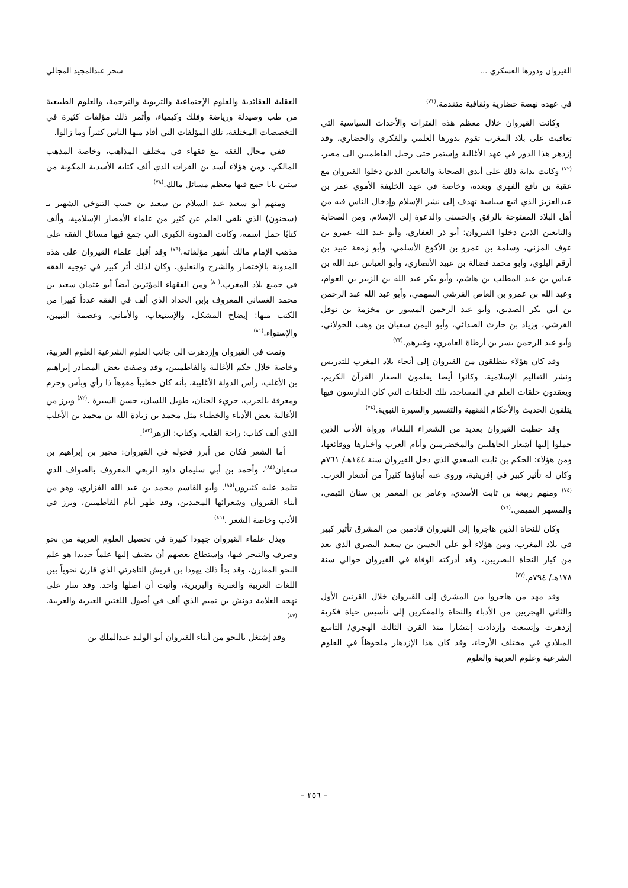القيروان ودورها العسكري ... سحر عبدالمجيد المجالي
في عهده نهضة حضارية وثقافية متقدمة.<sup>(٧١)</sup>
وكانت القيروان خلال معظم هذه الفترات والأحداث السياسية التي تعاقبت على بلاد المغرب تقوم بدورها العلمي والفكري والحضاري، وقد إزدهر هذا الدور في عهد الأغالبة وإستمر حتى رحيل الفاطميين الى مصر،<sup>(٧٢)</sup> وكانت بداية ذلك على أيدي الصحابة والتابعين الذين دخلوا القيروان مع عقبة بن نافع الفهري وبعده، وخاصة في عهد الخليفة الأموي عمر بن عبدالعزيز الذي اتبع سياسة تهدف إلى نشر الإسلام وإدخال الناس فيه من أهل البلاد المفتوحة بالرفق والحسنى والدعوة إلى الإسلام. ومن الصحابة والتابعين الذين دخلوا القيروان: أبو ذر الغفاري، وأبو عبد الله عمرو بن عوف المزني، وسلمة بن عمرو بن الأكوع الأسلمي، وأبو زمعة عبيد بن أرقم البلوي، وأبو محمد فضالة بن عبيد الأنصاري، وأبو العباس عبد الله بن عباس بن عبد المطلب بن هاشم، وأبو بكر عبد الله بن الزبير بن العوام، وعبد الله بن عمرو بن العاص القرشي السهمي، وأبو عبد الله عبد الرحمن بن أبي بكر الصديق، وأبو عبد الرحمن المسور بن مخزمة بن نوفل القرشي، وزياد بن حارث الصدائي، وأبو اليمن سفيان بن وهب الخولاني، وأبو عبد الرحمن بسر بن أرطاة العامري، وغيرهم.<sup>(٧٣)</sup>
وقد كان هؤلاء ينطلقون من القيروان إلى أنحاء بلاد المغرب للتدريس ونشر التعاليم الإسلامية. وكانوا أيضا يعلمون الصغار القرآن الكريم، ويعقدون حلقات العلم في المساجد، تلك الحلقات التي كان الدارسون فيها يتلقون الحديث والأحكام الفقهية والتفسير والسيرة النبوية.<sup>(٧٤)</sup>
وقد حظيت القيروان بعديد من الشعراء البلغاء، ورواة الأدب الذين حملوا إليها أشعار الجاهليين والمخضرمين وأيام العرب وأخبارها ووقائعها، ومن هؤلاء: الحكم بن ثابت السعدي الذي دخل القيروان سنة ١٤٤هـ/ ٧٦١م وكان له تأثير كبير في إفريقية، وروى عنه أبناؤها كثيراً من أشعار العرب.<sup>(٧٥)</sup> ومنهم ربيعة بن ثابت الأسدي، وعامر بن المعمر بن سنان التيمي، والمسهر التميمي.<sup>(٧٦)</sup>
وكان للنحاة الذين هاجروا إلى القيروان قادمين من المشرق تأثير كبير في بلاد المغرب، ومن هؤلاء أبو علي الحسن بن سعيد البصري الذي يعد من كبار النحاة البصريين، وقد أدركته الوفاة في القيروان حوالي سنة ١٧٨هـ/ ٧٩٤م.<sup>(٧٧)</sup>
وقد مهد من هاجروا من المشرق إلى القيروان خلال القرنين الأول والثاني الهجريين من الأدباء والنحاة والمفكرين إلى تأسيس حياة فكرية إزدهرت وإتسعت وإزدادت إنتشارا منذ القرن الثالث الهجري/ التاسع الميلادي في مختلف الأرجاء، وقد كان هذا الإزدهار ملحوظاً في العلوم الشرعية وعلوم العربية والعلوم
العقلية العقائدية والعلوم الإجتماعية والتربوية والترجمة، والعلوم الطبيعية من طب وصيدلة ورياضة وفلك وكيمياء، وأثمر ذلك مؤلفات كثيرة في التخصصات المختلفة، تلك المؤلفات التي أفاد منها الناس كثيراً وما زالوا.
ففي مجال الفقه نبغ فقهاء في مختلف المذاهب، وخاصة المذهب المالكي، ومن هؤلاء أسد بن الفرات الذي ألف كتابه الأسدية المكونة من ستين بابا جمع فيها معظم مسائل مالك.<sup>(٧٨)</sup>
ومنهم أبو سعيد عبد السلام بن سعيد بن حبيب التنوخي الشهير بـ (سحنون) الذي تلقى العلم عن كثير من علماء الأمصار الإسلامية، وألف كتابًا حمل اسمه، وكانت المدونة الكبرى التي جمع فيها مسائل الفقه على مذهب الإمام مالك أشهر مؤلفاته.<sup>(٧٩)</sup> وقد أقبل علماء القيروان على هذه المدونة بالإختصار والشرح والتعليق، وكان لذلك أثر كبير في توجيه الفقه في جميع بلاد المغرب.<sup>(٨٠)</sup> ومن الفقهاء المؤثرين أيضاً أبو عثمان سعيد بن محمد الغساني المعروف بإبن الحداد الذي ألف في الفقه عدداً كبيرا من الكتب منها: إيضاح المشكل، والإستيعاب، والأماني، وعصمة النبيين، والإستواء.<sup>(٨١)</sup>
ونمت في القيروان وإزدهرت الى جانب العلوم الشرعية العلوم العربية، وخاصة خلال حكم الأغالبة والفاطميين، وقد وصفت بعض المصادر إبراهيم بن الأغلب، رأس الدولة الأغلبية، بأنه كان خطيباً مفوهاً ذا رأي وبأس وحزم ومعرفة بالحرب، جريء الجنان، طويل اللسان، حسن السيرة .<sup>(٨٢)</sup> وبرز من الأغالبة بعض الأدباء والخطباء مثل محمد بن زيادة الله بن محمد بن الأغلب الذي ألف كتاب: راحة القلب، وكتاب: الزهر<sup>(٨٣)</sup>.
أما الشعر فكان من أبرز فحوله في القيروان: مجبر بن إبراهيم بن سفيان<sup>(٨٤)</sup>، وأحمد بن أبي سليمان داود الربعي المعروف بالصواف الذي تتلمذ عليه كثيرون<sup>(٨٥)</sup>. وأبو القاسم محمد بن عبد الله الفزاري، وهو من أبناء القيروان وشعرائها المجيدين، وقد ظهر أيام الفاطميين، وبرز في الأدب وخاصة الشعر .<sup>(٨٦)</sup>
وبذل علماء القيروان جهودا كبيرة في تحصيل العلوم العربية من نحو وصرف والتبحر فيها، وإستطاع بعضهم أن يضيف إليها علماً جديدا هو علم النحو المقارن، وقد بدأ ذلك يهوذا بن قريش التاهرتي الذي قارن نحوياً بين اللغات العربية والعبرية والبربرية، وأثبت أن أصلها واحد. وقد سار على نهجه العلامة دونش بن تميم الذي ألف في أصول اللغتين العبرية والعربية.<sup>(٨٧)</sup>
وقد إشتغل بالنحو من أبناء القيروان أبو الوليد عبدالملك بن
– ٢٥٦ –